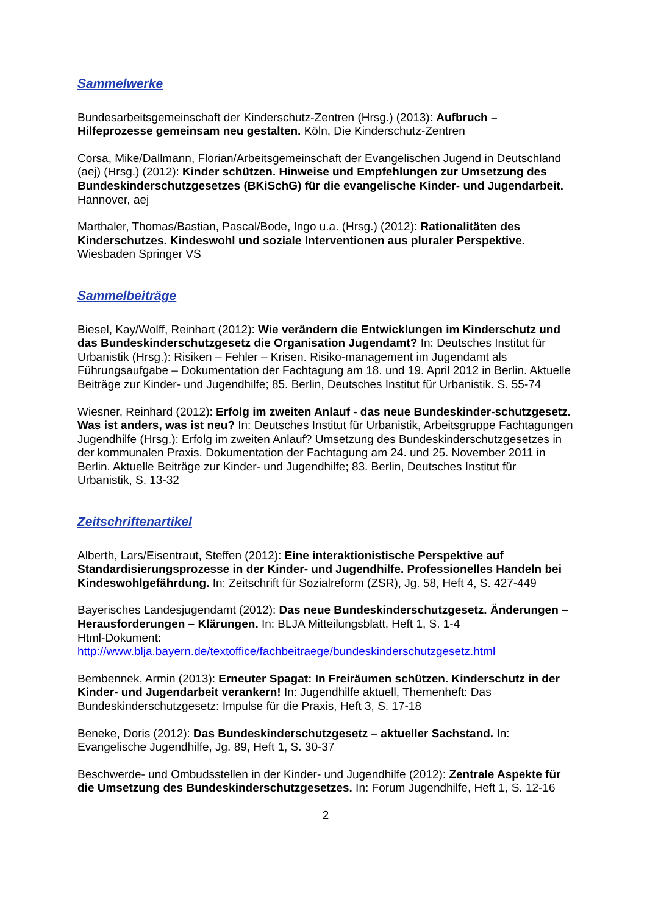Sammelwerke
Bundesarbeitsgemeinschaft der Kinderschutz-Zentren (Hrsg.) (2013): Aufbruch – Hilfeprozesse gemeinsam neu gestalten. Köln, Die Kinderschutz-Zentren
Corsa, Mike/Dallmann, Florian/Arbeitsgemeinschaft der Evangelischen Jugend in Deutschland (aej) (Hrsg.) (2012): Kinder schützen. Hinweise und Empfehlungen zur Umsetzung des Bundeskinderschutzgesetzes (BKiSchG) für die evangelische Kinder- und Jugendarbeit. Hannover, aej
Marthaler, Thomas/Bastian, Pascal/Bode, Ingo u.a. (Hrsg.) (2012): Rationalitäten des Kinderschutzes. Kindeswohl und soziale Interventionen aus pluraler Perspektive. Wiesbaden Springer VS
Sammelbeiträge
Biesel, Kay/Wolff, Reinhart (2012): Wie verändern die Entwicklungen im Kinderschutz und das Bundeskinderschutzgesetz die Organisation Jugendamt? In: Deutsches Institut für Urbanistik (Hrsg.): Risiken – Fehler – Krisen. Risiko-management im Jugendamt als Führungsaufgabe – Dokumentation der Fachtagung am 18. und 19. April 2012 in Berlin. Aktuelle Beiträge zur Kinder- und Jugendhilfe; 85. Berlin, Deutsches Institut für Urbanistik. S. 55-74
Wiesner, Reinhard (2012): Erfolg im zweiten Anlauf - das neue Bundeskinder-schutzgesetz. Was ist anders, was ist neu? In: Deutsches Institut für Urbanistik, Arbeitsgruppe Fachtagungen Jugendhilfe (Hrsg.): Erfolg im zweiten Anlauf? Umsetzung des Bundeskinderschutzgesetzes in der kommunalen Praxis. Dokumentation der Fachtagung am 24. und 25. November 2011 in Berlin. Aktuelle Beiträge zur Kinder- und Jugendhilfe; 83. Berlin, Deutsches Institut für Urbanistik, S. 13-32
Zeitschriftenartikel
Alberth, Lars/Eisentraut, Steffen (2012): Eine interaktionistische Perspektive auf Standardisierungsprozesse in der Kinder- und Jugendhilfe. Professionelles Handeln bei Kindeswohlgefährdung. In: Zeitschrift für Sozialreform (ZSR), Jg. 58, Heft 4, S. 427-449
Bayerisches Landesjugendamt (2012): Das neue Bundeskinderschutzgesetz. Änderungen – Herausforderungen – Klärungen. In: BLJA Mitteilungsblatt, Heft 1, S. 1-4
Html-Dokument:
http://www.blja.bayern.de/textoffice/fachbeitraege/bundeskinderschutzgesetz.html
Bembennek, Armin (2013): Erneuter Spagat: In Freiräumen schützen. Kinderschutz in der Kinder- und Jugendarbeit verankern! In: Jugendhilfe aktuell, Themenheft: Das Bundeskinderschutzgesetz: Impulse für die Praxis, Heft 3, S. 17-18
Beneke, Doris (2012): Das Bundeskinderschutzgesetz – aktueller Sachstand. In: Evangelische Jugendhilfe, Jg. 89, Heft 1, S. 30-37
Beschwerde- und Ombudsstellen in der Kinder- und Jugendhilfe (2012): Zentrale Aspekte für die Umsetzung des Bundeskinderschutzgesetzes. In: Forum Jugendhilfe, Heft 1, S. 12-16
2